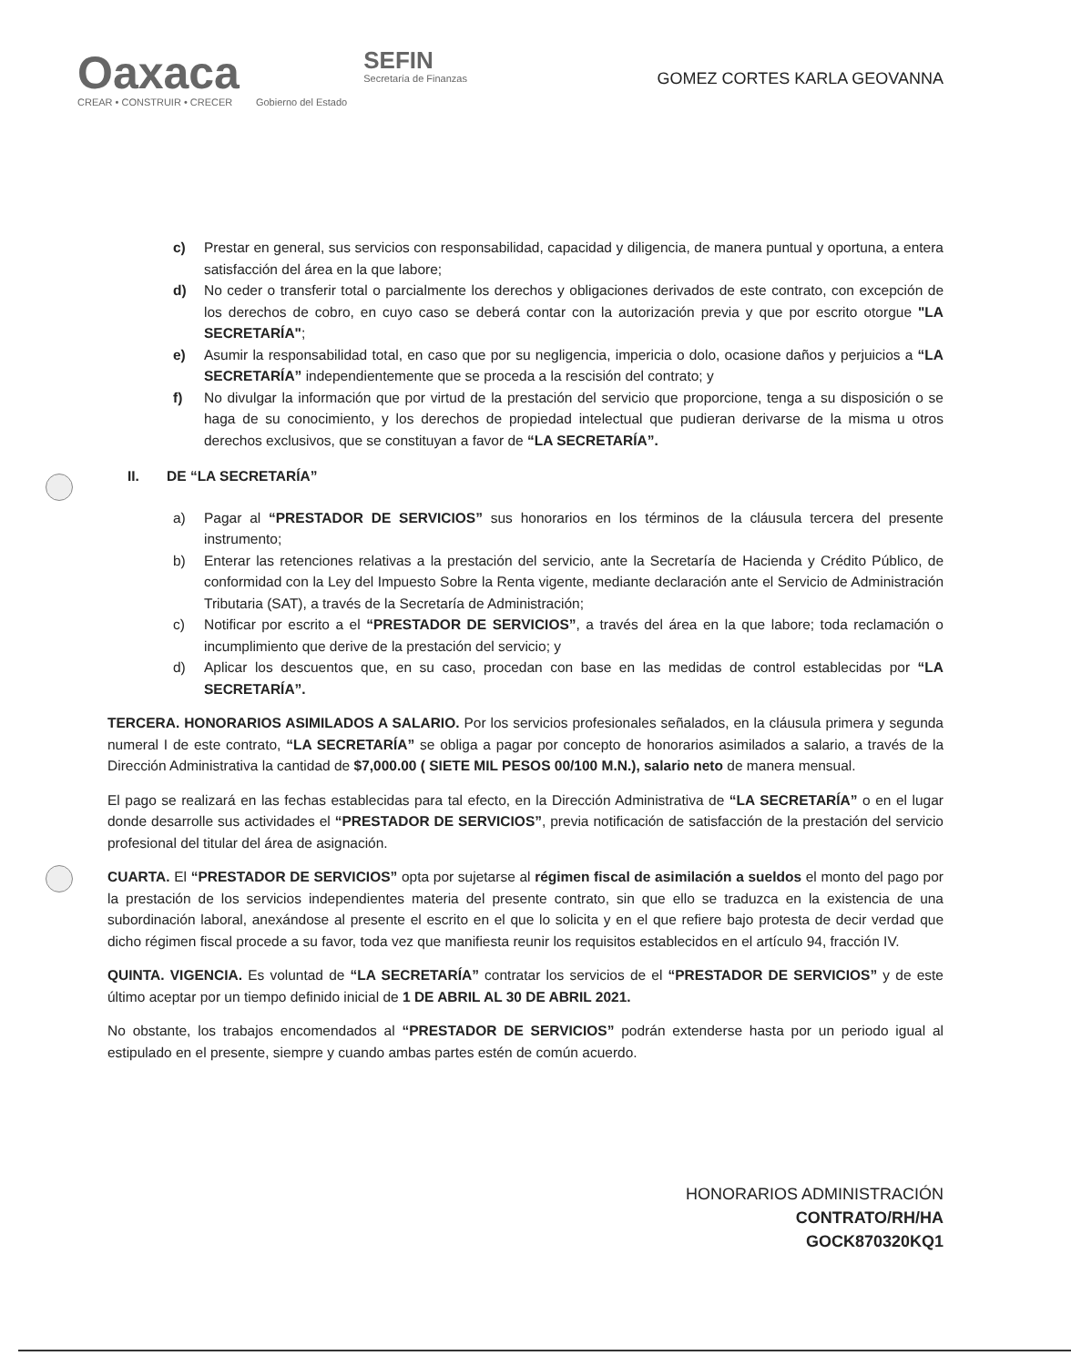Oaxaca
CREAR • CONSTRUIR • CRECER
Gobierno del Estado
SEFIN
Secretaría de Finanzas
GOMEZ CORTES KARLA GEOVANNA
c) Prestar en general, sus servicios con responsabilidad, capacidad y diligencia, de manera puntual y oportuna, a entera satisfacción del área en la que labore;
d) No ceder o transferir total o parcialmente los derechos y obligaciones derivados de este contrato, con excepción de los derechos de cobro, en cuyo caso se deberá contar con la autorización previa y que por escrito otorgue "LA SECRETARÍA";
e) Asumir la responsabilidad total, en caso que por su negligencia, impericia o dolo, ocasione daños y perjuicios a “LA SECRETARÍA” independientemente que se proceda a la rescisión del contrato; y
f) No divulgar la información que por virtud de la prestación del servicio que proporcione, tenga a su disposición o se haga de su conocimiento, y los derechos de propiedad intelectual que pudieran derivarse de la misma u otros derechos exclusivos, que se constituyan a favor de “LA SECRETARÍA”.
II. DE “LA SECRETARÍA”
a) Pagar al “PRESTADOR DE SERVICIOS” sus honorarios en los términos de la cláusula tercera del presente instrumento;
b) Enterar las retenciones relativas a la prestación del servicio, ante la Secretaría de Hacienda y Crédito Público, de conformidad con la Ley del Impuesto Sobre la Renta vigente, mediante declaración ante el Servicio de Administración Tributaria (SAT), a través de la Secretaría de Administración;
c) Notificar por escrito a el “PRESTADOR DE SERVICIOS”, a través del área en la que labore; toda reclamación o incumplimiento que derive de la prestación del servicio; y
d) Aplicar los descuentos que, en su caso, procedan con base en las medidas de control establecidas por “LA SECRETARÍA”.
TERCERA. HONORARIOS ASIMILADOS A SALARIO. Por los servicios profesionales señalados, en la cláusula primera y segunda numeral I de este contrato, “LA SECRETARÍA” se obliga a pagar por concepto de honorarios asimilados a salario, a través de la Dirección Administrativa la cantidad de $7,000.00 ( SIETE MIL PESOS 00/100 M.N.), salario neto de manera mensual.
El pago se realizará en las fechas establecidas para tal efecto, en la Dirección Administrativa de “LA SECRETARÍA” o en el lugar donde desarrolle sus actividades el “PRESTADOR DE SERVICIOS”, previa notificación de satisfacción de la prestación del servicio profesional del titular del área de asignación.
CUARTA. El “PRESTADOR DE SERVICIOS” opta por sujetarse al régimen fiscal de asimilación a sueldos el monto del pago por la prestación de los servicios independientes materia del presente contrato, sin que ello se traduzca en la existencia de una subordinación laboral, anexándose al presente el escrito en el que lo solicita y en el que refiere bajo protesta de decir verdad que dicho régimen fiscal procede a su favor, toda vez que manifiesta reunir los requisitos establecidos en el artículo 94, fracción IV.
QUINTA. VIGENCIA. Es voluntad de “LA SECRETARÍA” contratar los servicios de el “PRESTADOR DE SERVICIOS” y de este último aceptar por un tiempo definido inicial de 1 DE ABRIL AL 30 DE ABRIL 2021.
No obstante, los trabajos encomendados al “PRESTADOR DE SERVICIOS” podrán extenderse hasta por un periodo igual al estipulado en el presente, siempre y cuando ambas partes estén de común acuerdo.
HONORARIOS ADMINISTRACIÓN
CONTRATO/RH/HA
GOCK870320KQ1